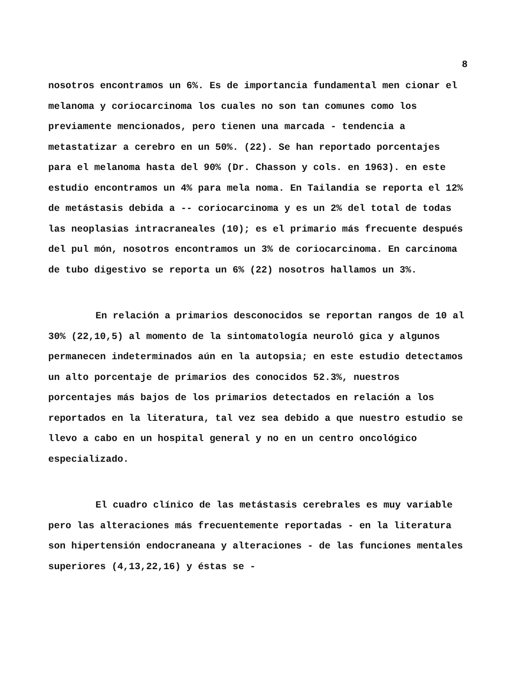8
nosotros encontramos un 6%. Es de importancia fundamental men cionar el melanoma y coriocarcinoma los cuales no son tan comunes como los previamente mencionados, pero tienen una marcada - tendencia a metastatizar a cerebro en un 50%. (22). Se han reportado porcentajes para el melanoma hasta del 90% (Dr. Chasson y cols. en 1963). en este estudio encontramos un 4% para mela noma. En Tailandia se reporta el 12% de metástasis debida a -- coriocarcinoma y es un 2% del total de todas las neoplasias intracraneales (10); es el primario más frecuente después del pul món, nosotros encontramos un 3% de coriocarcinoma. En carcinoma de tubo digestivo se reporta un 6% (22) nosotros hallamos un 3%.
En relación a primarios desconocidos se reportan rangos de 10 al 30% (22,10,5) al momento de la sintomatología neuroló gica y algunos permanecen indeterminados aún en la autopsia; en este estudio detectamos un alto porcentaje de primarios des conocidos 52.3%, nuestros porcentajes más bajos de los primarios detectados en relación a los reportados en la literatura, tal vez sea debido a que nuestro estudio se llevo a cabo en un hospital general y no en un centro oncológico especializado.
El cuadro clínico de las metástasis cerebrales es muy variable pero las alteraciones más frecuentemente reportadas - en la literatura son hipertensión endocraneana y alteraciones - de las funciones mentales superiores (4,13,22,16) y éstas se -